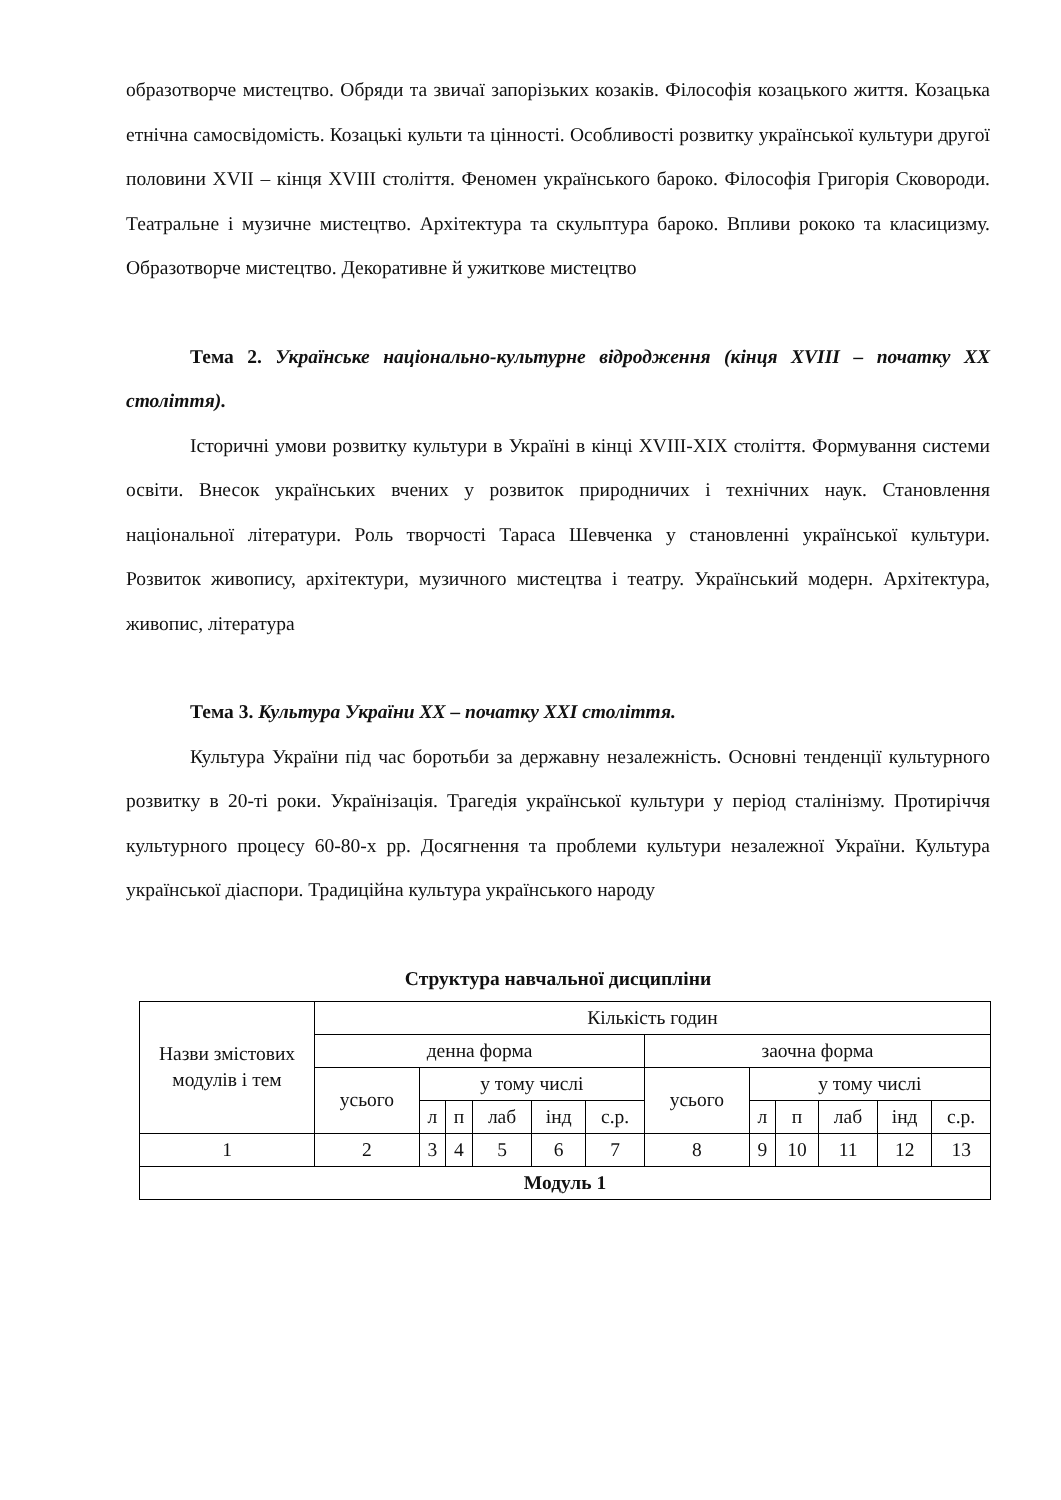образотворче мистецтво. Обряди та звичаї запорізьких козаків. Філософія козацького життя. Козацька етнічна самосвідомість. Козацькі культи та цінності. Особливості розвитку української культури другої половини XVII – кінця XVIII століття. Феномен українського бароко. Філософія Григорія Сковороди. Театральне і музичне мистецтво. Архітектура та скульптура бароко. Впливи рококо та класицизму. Образотворче мистецтво. Декоративне й ужиткове мистецтво
Тема 2. Українське національно-культурне відродження (кінця XVIII – початку XX століття).
Історичні умови розвитку культури в Україні в кінці XVIII-XIX століття. Формування системи освіти. Внесок українських вчених у розвиток природничих і технічних наук. Становлення національної літератури. Роль творчості Тараса Шевченка у становленні української культури. Розвиток живопису, архітектури, музичного мистецтва і театру. Український модерн. Архітектура, живопис, література
Тема 3. Культура України XX – початку XXI століття.
Культура України під час боротьби за державну незалежність. Основні тенденції культурного розвитку в 20-ті роки. Українізація. Трагедія української культури у період сталінізму. Протиріччя культурного процесу 60-80-х рр. Досягнення та проблеми культури незалежної України. Культура української діаспори. Традиційна культура українського народу
Структура навчальної дисципліни
| Назви змістових модулів і тем | Кількість годин | | | | | | | | | | | |
| --- | --- | --- | --- | --- | --- | --- | --- | --- | --- | --- | --- | --- |
| | денна форма | | | | | | заочна форма | | | | | |
| | усього | у тому числі | | | | | усього | у тому числі | | | | |
| | | л | п | лаб | інд | с.р. | | л | п | лаб | інд | с.р. |
| 1 | 2 | 3 | 4 | 5 | 6 | 7 | 8 | 9 | 10 | 11 | 12 | 13 |
| Модуль 1 | | | | | | | | | | | | |